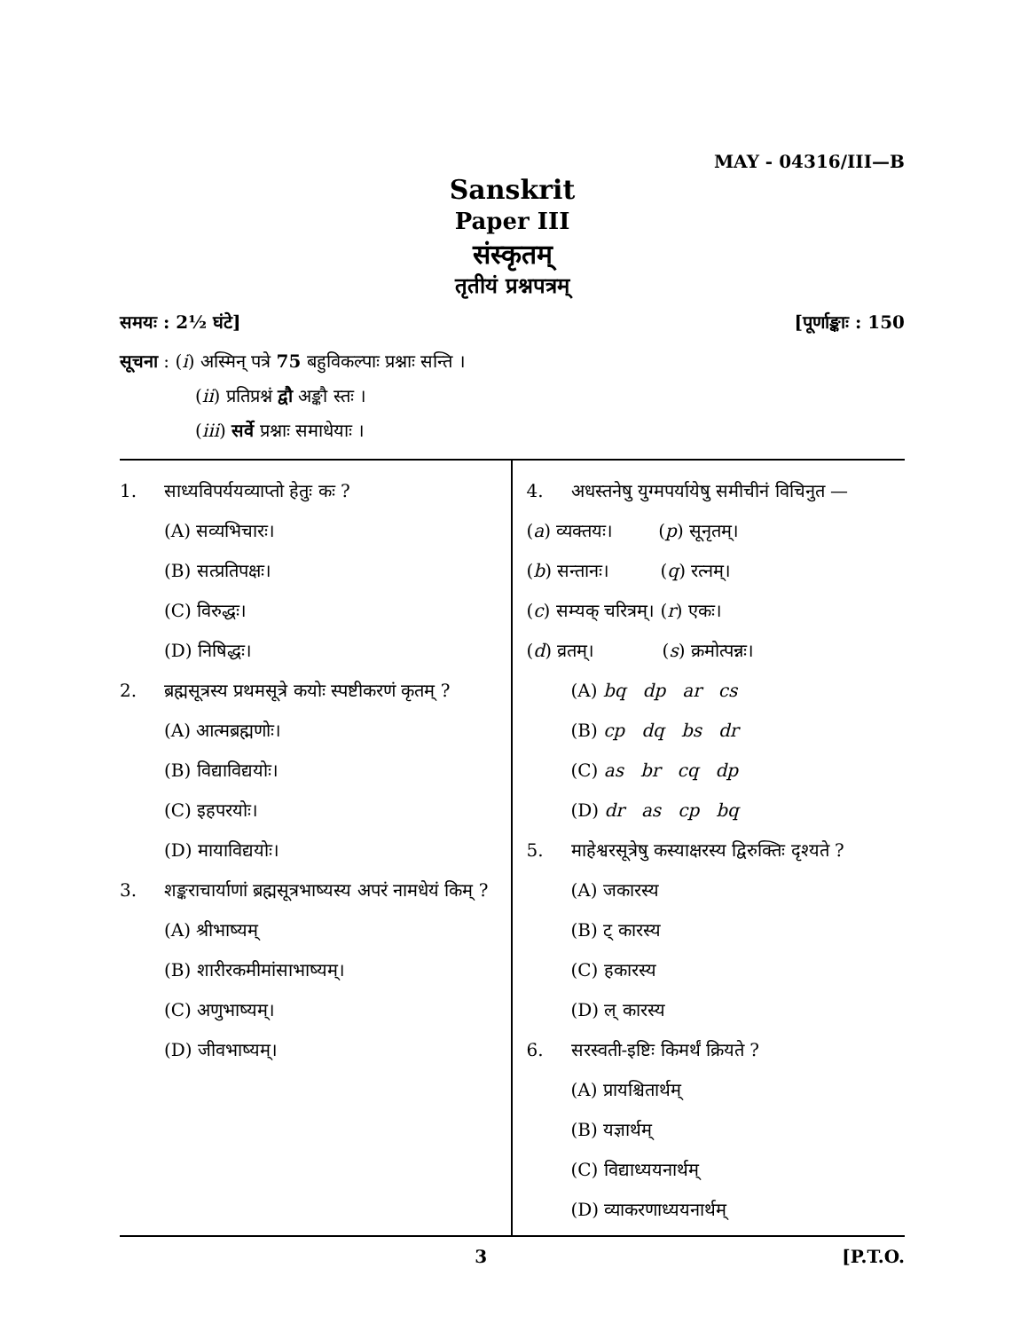MAY - 04316/III—B
Sanskrit
Paper III
संस्कृतम्
तृतीयं प्रश्नपत्रम्
समयः : 2½ घंटे] [पूर्णाङ्काः : 150
सूचना : (i) अस्मिन् पत्रे 75 बहुविकल्पाः प्रश्नाः सन्ति ।
(ii) प्रतिप्रश्नं द्वौ अङ्कौ स्तः ।
(iii) सर्वे प्रश्नाः समाधेयाः ।
1. साध्यविपर्ययव्याप्तो हेतुः कः ?
(A) सव्यभिचारः।
(B) सत्प्रतिपक्षः।
(C) विरुद्धः।
(D) निषिद्धः।
2. ब्रह्मसूत्रस्य प्रथमसूत्रे कयोः स्पष्टीकरणं कृतम् ?
(A) आत्मब्रह्मणोः।
(B) विद्याविद्ययोः।
(C) इहपरयोः।
(D) मायाविद्ययोः।
3. शङ्कराचार्याणां ब्रह्मसूत्रभाष्यस्य अपरं नामधेयं किम् ?
(A) श्रीभाष्यम्
(B) शारीरकमीमांसाभाष्यम्।
(C) अणुभाष्यम्।
(D) जीवभाष्यम्।
4. अधस्तनेषु युग्मपर्यायेषु समीचीनं विचिनुत —
(a) व्यक्तयः। (p) सूनृतम्।
(b) सन्तानः। (q) रत्नम्।
(c) सम्यक् चरित्रम्। (r) एकः।
(d) व्रतम्। (s) क्रमोत्पन्नः।
(A) bq dp ar cs
(B) cp dq bs dr
(C) as br cq dp
(D) dr as cp bq
5. माहेश्वरसूत्रेषु कस्याक्षरस्य द्विरुक्तिः दृश्यते ?
(A) जकारस्य
(B) ट् कारस्य
(C) हकारस्य
(D) ल् कारस्य
6. सरस्वती-इष्टिः किमर्थं क्रियते ?
(A) प्रायश्चितार्थम्
(B) यज्ञार्थम्
(C) विद्याध्ययनार्थम्
(D) व्याकरणाध्ययनार्थम्
3 [P.T.O.